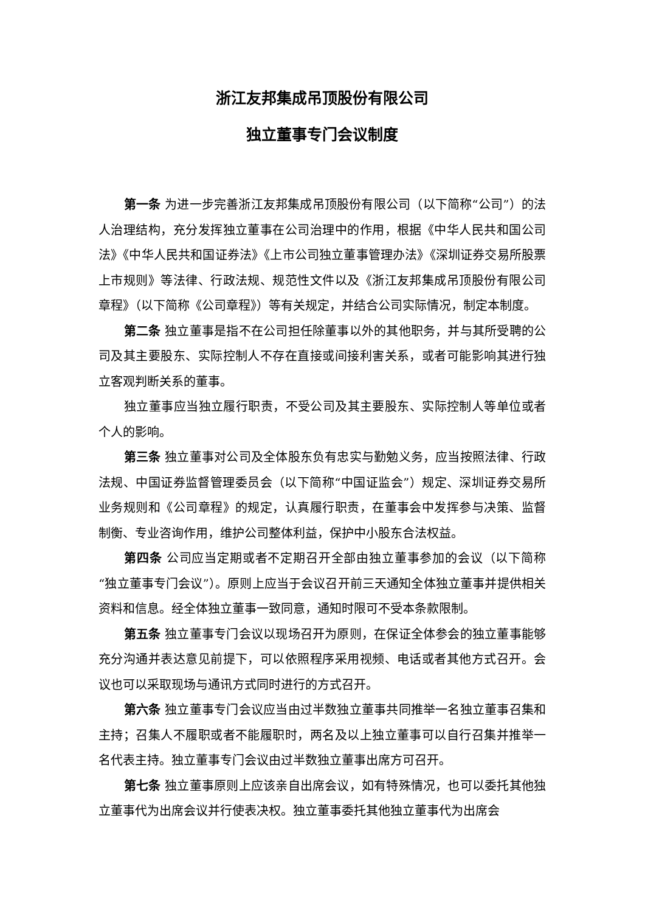浙江友邦集成吊顶股份有限公司
独立董事专门会议制度
第一条 为进一步完善浙江友邦集成吊顶股份有限公司（以下简称“公司”）的法人治理结构，充分发挥独立董事在公司治理中的作用，根据《中华人民共和国公司法》《中华人民共和国证券法》《上市公司独立董事管理办法》《深圳证券交易所股票上市规则》等法律、行政法规、规范性文件以及《浙江友邦集成吊顶股份有限公司章程》（以下简称《公司章程》）等有关规定，并结合公司实际情况，制定本制度。
第二条 独立董事是指不在公司担任除董事以外的其他职务，并与其所受聘的公司及其主要股东、实际控制人不存在直接或间接利害关系，或者可能影响其进行独立客观判断关系的董事。
独立董事应当独立履行职责，不受公司及其主要股东、实际控制人等单位或者个人的影响。
第三条 独立董事对公司及全体股东负有忠实与勤勉义务，应当按照法律、行政法规、中国证券监督管理委员会（以下简称“中国证监会”）规定、深圳证券交易所业务规则和《公司章程》的规定，认真履行职责，在董事会中发挥参与决策、监督制衡、专业咨询作用，维护公司整体利益，保护中小股东合法权益。
第四条 公司应当定期或者不定期召开全部由独立董事参加的会议（以下简称“独立董事专门会议”）。原则上应当于会议召开前三天通知全体独立董事并提供相关资料和信息。经全体独立董事一致同意，通知时限可不受本条款限制。
第五条 独立董事专门会议以现场召开为原则，在保证全体参会的独立董事能够充分沟通并表达意见前提下，可以依照程序采用视频、电话或者其他方式召开。会议也可以采取现场与通讯方式同时进行的方式召开。
第六条 独立董事专门会议应当由过半数独立董事共同推举一名独立董事召集和主持；召集人不履职或者不能履职时，两名及以上独立董事可以自行召集并推举一名代表主持。独立董事专门会议由过半数独立董事出席方可召开。
第七条 独立董事原则上应该亲自出席会议，如有特殊情况，也可以委托其他独立董事代为出席会议并行使表决权。独立董事委托其他独立董事代为出席会